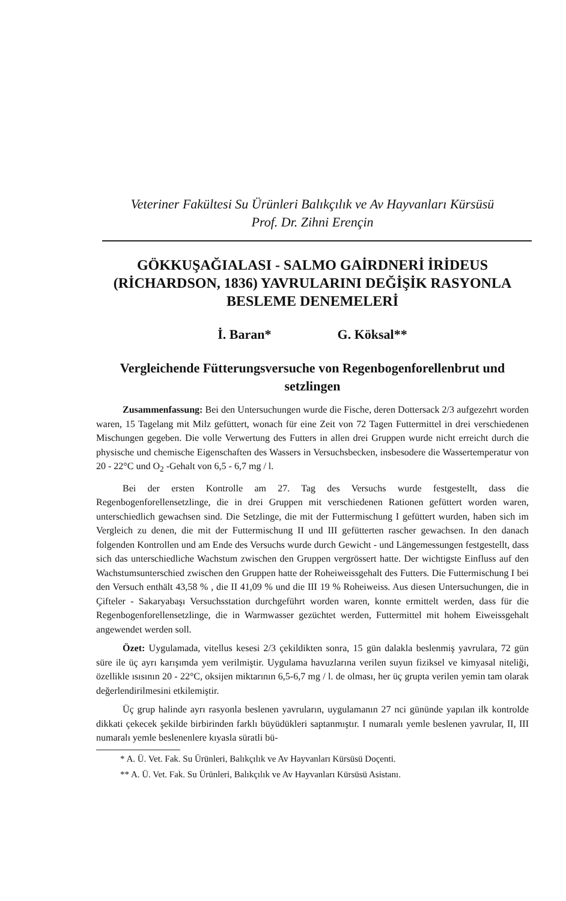Veteriner Fakültesi Su Ürünleri Balıkçılık ve Av Hayvanları Kürsüsü
Prof. Dr. Zihni Erençin
GÖKKUŞAĞIALASI - SALMO GAİRDNERİ İRİDEUS (RİCHARDSON, 1836) YAVRULARINI DEĞİŞİK RASYONLA BESLEME DENEMELERİ
İ. Baran* G. Köksal**
Vergleichende Fütterungsversuche von Regenbogenforellenbrut und setzlingen
Zusammenfassung: Bei den Untersuchungen wurde die Fische, deren Dottersack 2/3 aufgezehrt worden waren, 15 Tagelang mit Milz gefüttert, wonach für eine Zeit von 72 Tagen Futtermittel in drei verschiedenen Mischungen gegeben. Die volle Verwertung des Futters in allen drei Gruppen wurde nicht erreicht durch die physische und chemische Eigenschaften des Wassers in Versuchsbecken, insbesodere die Wassertemperatur von 20 - 22°C und O<sub>2</sub> -Gehalt von 6,5 - 6,7 mg / l.
Bei der ersten Kontrolle am 27. Tag des Versuchs wurde festgestellt, dass die Regenbogenforellensetzlinge, die in drei Gruppen mit verschiedenen Rationen gefüttert worden waren, unterschiedlich gewachsen sind. Die Setzlinge, die mit der Futtermischung I gefüttert wurden, haben sich im Vergleich zu denen, die mit der Futtermischung II und III gefütterten rascher gewachsen. In den danach folgenden Kontrollen und am Ende des Versuchs wurde durch Gewicht - und Längemessungen festgestellt, dass sich das unterschiedliche Wachstum zwischen den Gruppen vergrössert hatte. Der wichtigste Einfluss auf den Wachstumsunterschied zwischen den Gruppen hatte der Roheiweissgehalt des Futters. Die Futtermischung I bei den Versuch enthält 43,58 % , die II 41,09 % und die III 19 % Roheiweiss. Aus diesen Untersuchungen, die in Çifteler - Sakaryabaşı Versuchsstation durchgeführt worden waren, konnte ermittelt werden, dass für die Regenbogenforellensetzlinge, die in Warmwasser gezüchtet werden, Futtermittel mit hohem Eiweissgehalt angewendet werden soll.
Özet: Uygulamada, vitellus kesesi 2/3 çekildikten sonra, 15 gün dalakla beslenmiş yavrulara, 72 gün süre ile üç ayrı karışımda yem verilmiştir. Uygulama havuzlarına verilen suyun fiziksel ve kimyasal niteliği, özellikle ısısının 20 - 22°C, oksijen miktarının 6,5-6,7 mg / l. de olması, her üç grupta verilen yemin tam olarak değerlendirilmesini etkilemiştir.
Üç grup halinde ayrı rasyonla beslenen yavruların, uygulamanın 27 nci gününde yapılan ilk kontrolde dikkati çekecek şekilde birbirinden farklı büyüdükleri saptanmıştır. I numaralı yemle beslenen yavrular, II, III numaralı yemle beslenenlere kıyasla süratli bü-
* A. Ü. Vet. Fak. Su Ürünleri, Balıkçılık ve Av Hayvanları Kürsüsü Doçenti.
** A. Ü. Vet. Fak. Su Ürünleri, Balıkçılık ve Av Hayvanları Kürsüsü Asistanı.